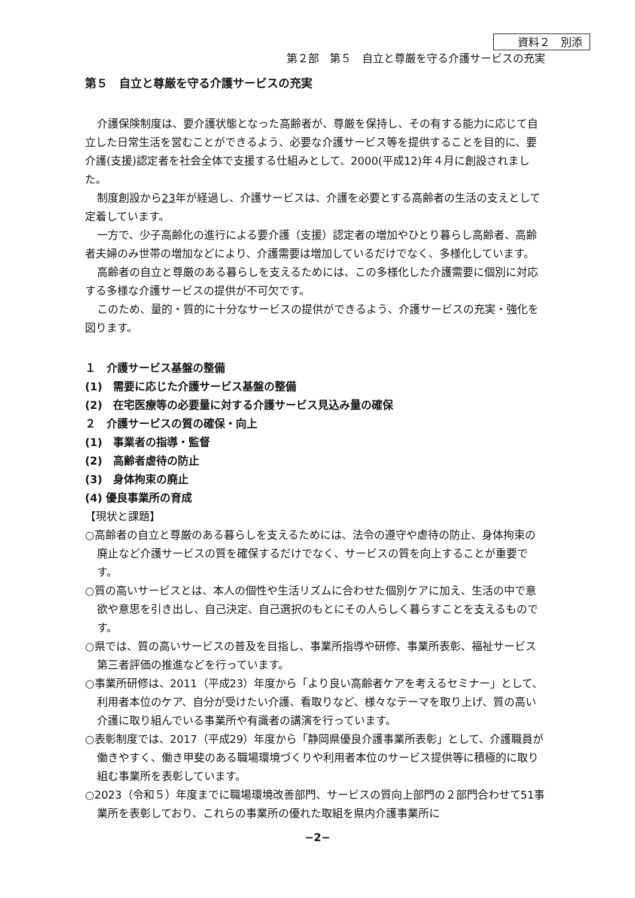資料２　別添
第２部　第５　自立と尊厳を守る介護サービスの充実
第５　自立と尊厳を守る介護サービスの充実
介護保険制度は、要介護状態となった高齢者が、尊厳を保持し、その有する能力に応じて自立した日常生活を営むことができるよう、必要な介護サービス等を提供することを目的に、要介護(支援)認定者を社会全体で支援する仕組みとして、2000(平成12)年４月に創設されました。
制度創設から23年が経過し、介護サービスは、介護を必要とする高齢者の生活の支えとして定着しています。
一方で、少子高齢化の進行による要介護（支援）認定者の増加やひとり暮らし高齢者、高齢者夫婦のみ世帯の増加などにより、介護需要は増加しているだけでなく、多様化しています。
高齢者の自立と尊厳のある暮らしを支えるためには、この多様化した介護需要に個別に対応する多様な介護サービスの提供が不可欠です。
このため、量的・質的に十分なサービスの提供ができるよう、介護サービスの充実・強化を図ります。
１　介護サービス基盤の整備
(1)　需要に応じた介護サービス基盤の整備
(2)　在宅医療等の必要量に対する介護サービス見込み量の確保
２　介護サービスの質の確保・向上
(1)　事業者の指導・監督
(2)　高齢者虐待の防止
(3)　身体拘束の廃止
(4) 優良事業所の育成
【現状と課題】
○高齢者の自立と尊厳のある暮らしを支えるためには、法令の遵守や虐待の防止、身体拘束の廃止など介護サービスの質を確保するだけでなく、サービスの質を向上することが重要です。
○質の高いサービスとは、本人の個性や生活リズムに合わせた個別ケアに加え、生活の中で意欲や意思を引き出し、自己決定、自己選択のもとにその人らしく暮らすことを支えるものです。
○県では、質の高いサービスの普及を目指し、事業所指導や研修、事業所表彰、福祉サービス第三者評価の推進などを行っています。
○事業所研修は、2011（平成23）年度から「より良い高齢者ケアを考えるセミナー」として、利用者本位のケア、自分が受けたい介護、看取りなど、様々なテーマを取り上げ、質の高い介護に取り組んでいる事業所や有識者の講演を行っています。
○表彰制度では、2017（平成29）年度から「静岡県優良介護事業所表彰」として、介護職員が働きやすく、働き甲斐のある職場環境づくりや利用者本位のサービス提供等に積極的に取り組む事業所を表彰しています。
○2023（令和５）年度までに職場環境改善部門、サービスの質向上部門の２部門合わせて51事業所を表彰しており、これらの事業所の優れた取組を県内介護事業所に
−2−